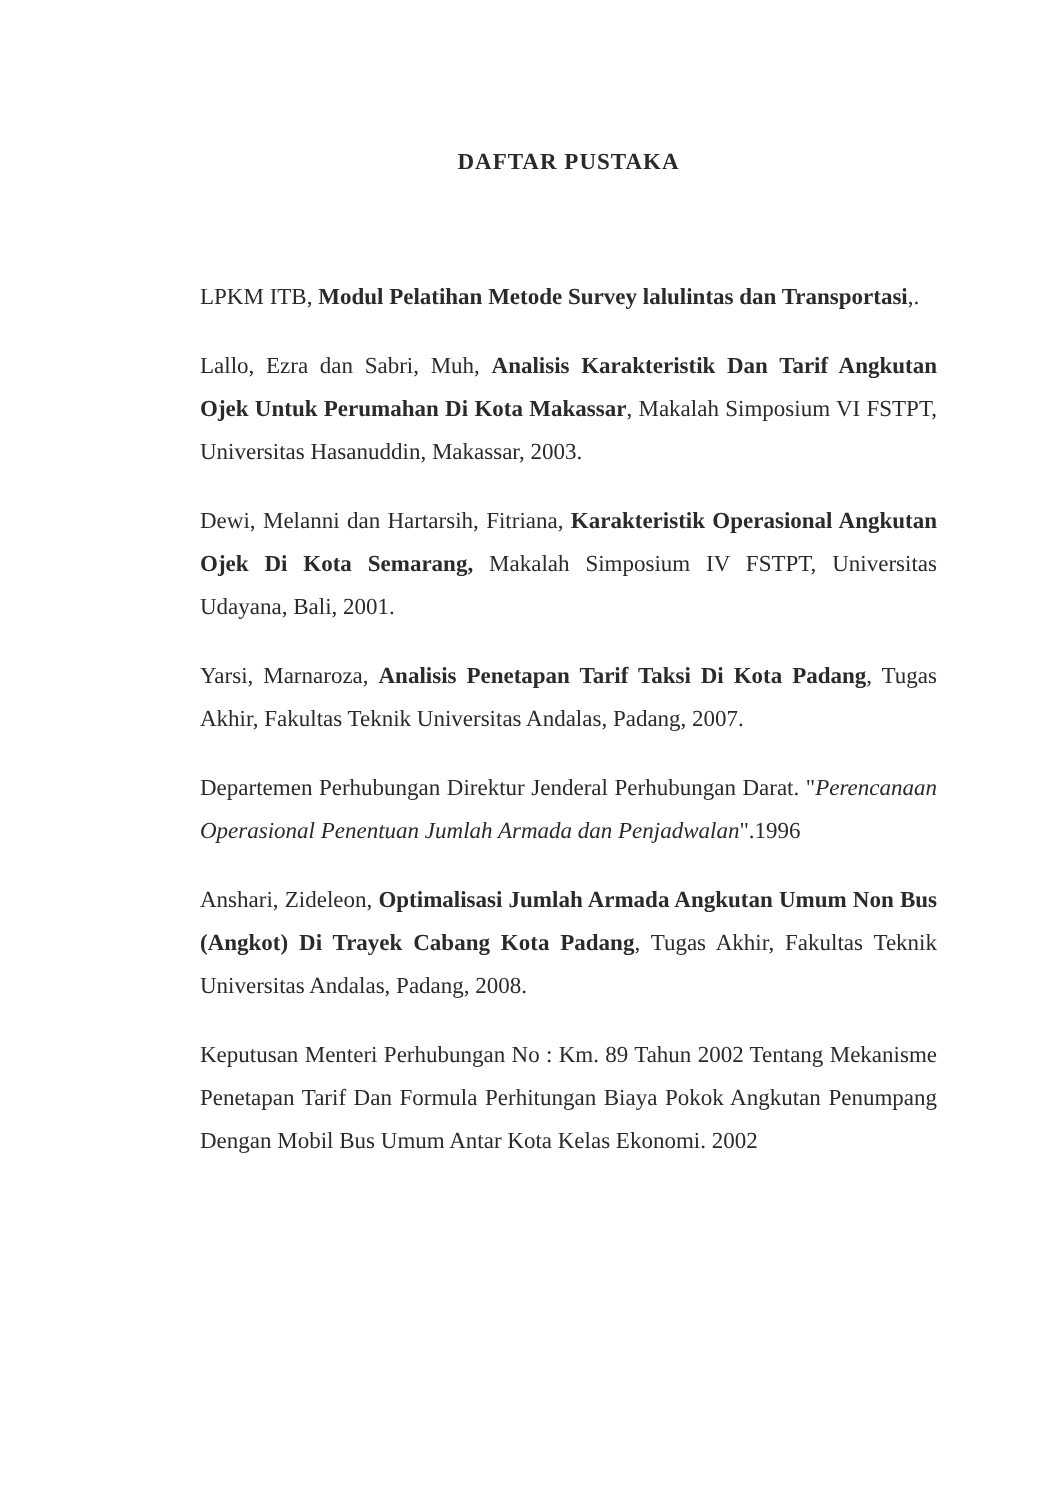DAFTAR PUSTAKA
LPKM ITB, Modul Pelatihan Metode Survey lalulintas dan Transportasi,.
Lallo, Ezra dan Sabri, Muh, Analisis Karakteristik Dan Tarif Angkutan Ojek Untuk Perumahan Di Kota Makassar, Makalah Simposium VI FSTPT, Universitas Hasanuddin, Makassar, 2003.
Dewi, Melanni dan Hartarsih, Fitriana, Karakteristik Operasional Angkutan Ojek Di Kota Semarang, Makalah Simposium IV FSTPT, Universitas Udayana, Bali, 2001.
Yarsi, Marnaroza, Analisis Penetapan Tarif Taksi Di Kota Padang, Tugas Akhir, Fakultas Teknik Universitas Andalas, Padang, 2007.
Departemen Perhubungan Direktur Jenderal Perhubungan Darat. "Perencanaan Operasional Penentuan Jumlah Armada dan Penjadwalan".1996
Anshari, Zideleon, Optimalisasi Jumlah Armada Angkutan Umum Non Bus (Angkot) Di Trayek Cabang Kota Padang, Tugas Akhir, Fakultas Teknik Universitas Andalas, Padang, 2008.
Keputusan Menteri Perhubungan No : Km. 89 Tahun 2002 Tentang Mekanisme Penetapan Tarif Dan Formula Perhitungan Biaya Pokok Angkutan Penumpang Dengan Mobil Bus Umum Antar Kota Kelas Ekonomi. 2002